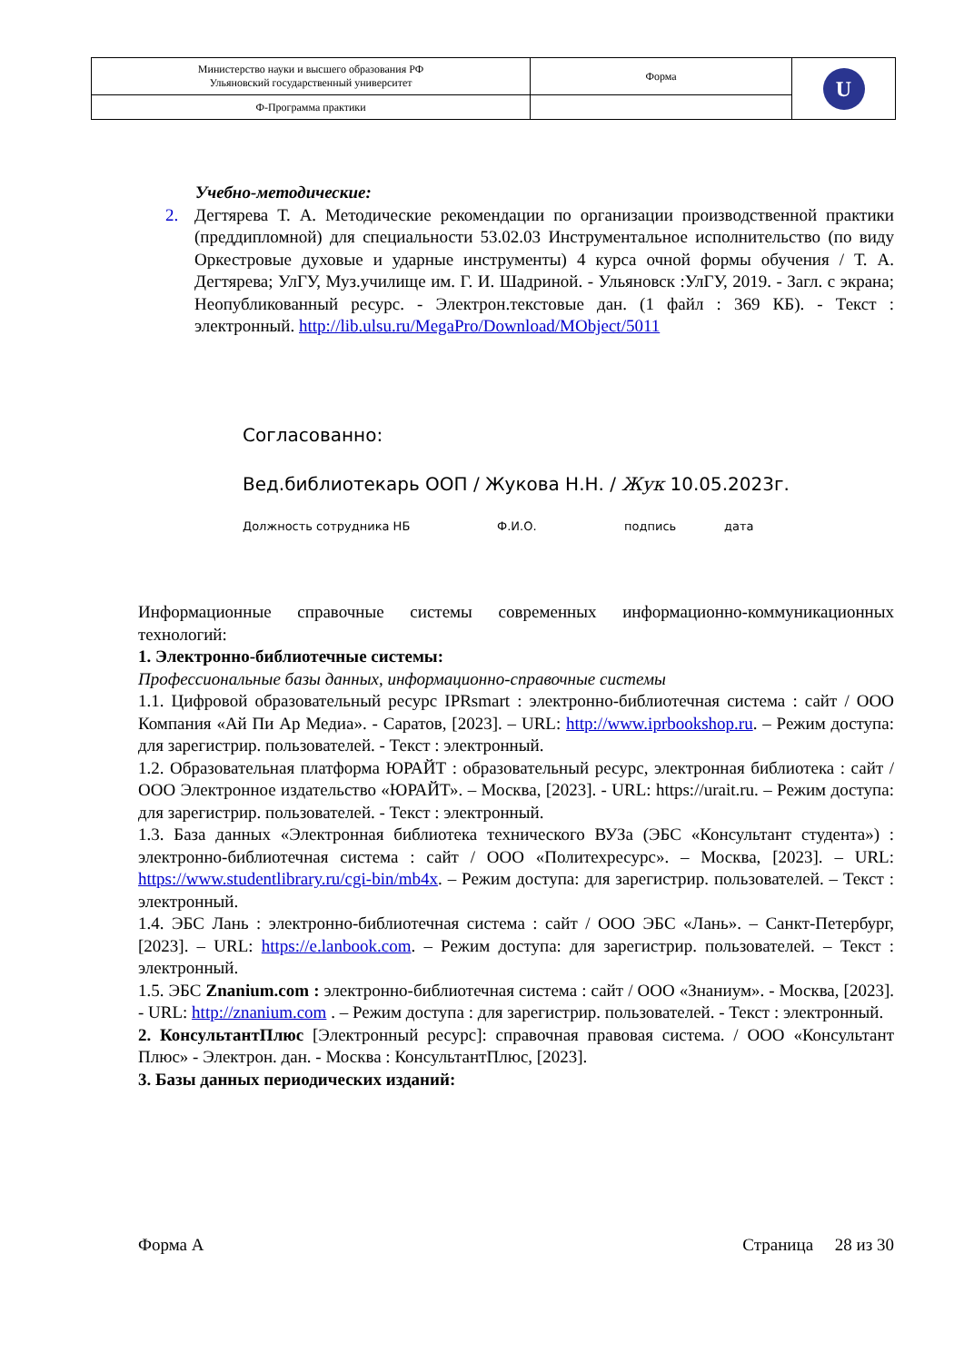| Министерство науки и высшего образования РФ Ульяновский государственный университет | Форма | U |
| Ф-Программа практики | | |
Учебно-методические:
2. Дегтярева Т. А. Методические рекомендации по организации производственной практики (преддипломной) для специальности 53.02.03 Инструментальное исполнительство (по виду Оркестровые духовые и ударные инструменты) 4 курса очной формы обучения / Т. А. Дегтярева; УлГУ, Муз.училище им. Г. И. Шадриной. - Ульяновск :УлГУ, 2019. - Загл. с экрана; Неопубликованный ресурс. - Электрон.текстовые дан. (1 файл : 369 КБ). - Текст : электронный. http://lib.ulsu.ru/MegaPro/Download/MObject/5011
Согласованно:
Вед.библиотекарь ООП / Жукова Н.Н. / Жук 10.05.2023г.
Должность сотрудника НБ Ф.И.О. подпись дата
Информационные справочные системы современных информационно-коммуникационных технологий:
1. Электронно-библиотечные системы:
Профессиональные базы данных, информационно-справочные системы
1.1. Цифровой образовательный ресурс IPRsmart : электронно-библиотечная система : сайт / ООО Компания «Ай Пи Ар Медиа». - Саратов, [2023]. – URL: http://www.iprbookshop.ru. – Режим доступа: для зарегистрир. пользователей. - Текст : электронный.
1.2. Образовательная платформа ЮРАЙТ : образовательный ресурс, электронная библиотека : сайт / ООО Электронное издательство «ЮРАЙТ». – Москва, [2023]. - URL: https://urait.ru. – Режим доступа: для зарегистрир. пользователей. - Текст : электронный.
1.3. База данных «Электронная библиотека технического ВУЗа (ЭБС «Консультант студента») : электронно-библиотечная система : сайт / ООО «Политехресурс». – Москва, [2023]. – URL: https://www.studentlibrary.ru/cgi-bin/mb4x. – Режим доступа: для зарегистрир. пользователей. – Текст : электронный.
1.4. ЭБС Лань : электронно-библиотечная система : сайт / ООО ЭБС «Лань». – Санкт-Петербург, [2023]. – URL: https://e.lanbook.com. – Режим доступа: для зарегистрир. пользователей. – Текст : электронный.
1.5. ЭБС Znanium.com : электронно-библиотечная система : сайт / ООО «Знаниум». - Москва, [2023]. - URL: http://znanium.com . – Режим доступа : для зарегистрир. пользователей. - Текст : электронный.
2. КонсультантПлюс [Электронный ресурс]: справочная правовая система. / ООО «Консультант Плюс» - Электрон. дан. - Москва : КонсультантПлюс, [2023].
3. Базы данных периодических изданий:
Форма А Страница 28 из 30